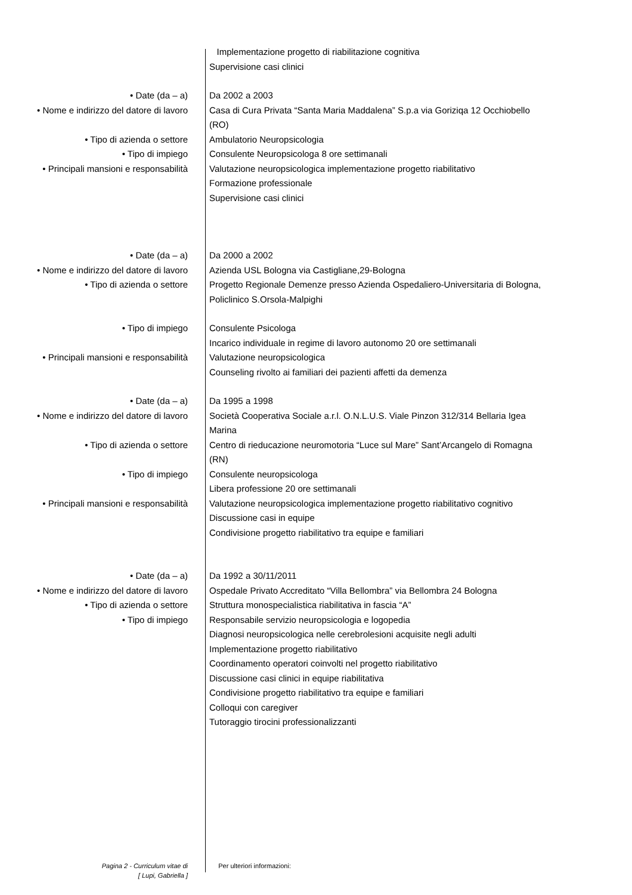Implementazione progetto di riabilitazione cognitiva
Supervisione casi clinici
• Date (da – a) Da 2002 a 2003
• Nome e indirizzo del datore di lavoro
Casa di Cura Privata “Santa Maria Maddalena” S.p.a via Goriziqa 12 Occhiobello (RO)
• Tipo di azienda o settore Ambulatorio Neuropsicologia
• Tipo di impiego Consulente Neuropsicologa 8 ore settimanali
• Principali mansioni e responsabilità
Valutazione neuropsicologica implementazione progetto riabilitativo
Formazione professionale
Supervisione casi clinici
• Date (da – a) Da 2000 a 2002
• Nome e indirizzo del datore di lavoro
Azienda USL Bologna via Castigliane,29-Bologna
• Tipo di azienda o settore Progetto Regionale Demenze presso Azienda Ospedaliero-Universitaria di Bologna, Policlinico S.Orsola-Malpighi
• Tipo di impiego Consulente Psicologa
Incarico individuale in regime di lavoro autonomo 20 ore settimanali
• Principali mansioni e responsabilità
Valutazione neuropsicologica
Counseling rivolto ai familiari dei pazienti affetti da demenza
• Date (da – a) Da 1995 a 1998
• Nome e indirizzo del datore di lavoro
Società Cooperativa Sociale a.r.l. O.N.L.U.S. Viale Pinzon 312/314 Bellaria Igea Marina
• Tipo di azienda o settore Centro di rieducazione neuromotoria “Luce sul Mare” Sant’Arcangelo di Romagna (RN)
• Tipo di impiego Consulente neuropsicologa
Libera professione 20 ore settimanali
• Principali mansioni e responsabilità
Valutazione neuropsicologica implementazione progetto riabilitativo cognitivo
Discussione casi in equipe
Condivisione progetto riabilitativo tra equipe e familiari
• Date (da – a) Da 1992 a 30/11/2011
• Nome e indirizzo del datore di lavoro
Ospedale Privato Accreditato “Villa Bellombra” via Bellombra 24 Bologna
• Tipo di azienda o settore Struttura monospecialistica riabilitativa in fascia “A”
• Tipo di impiego Responsabile servizio neuropsicologia e logopedia
Diagnosi neuropsicologica nelle cerebrolesioni acquisite negli adulti
Implementazione progetto riabilitativo
Coordinamento operatori coinvolti nel progetto riabilitativo
Discussione casi clinici in equipe riabilitativa
Condivisione progetto riabilitativo tra equipe e familiari
Colloqui con caregiver
Tutoraggio tirocini professionalizzanti
Pagina 2 - Curriculum vitae di
[ Lupi, Gabriella ]
Per ulteriori informazioni: